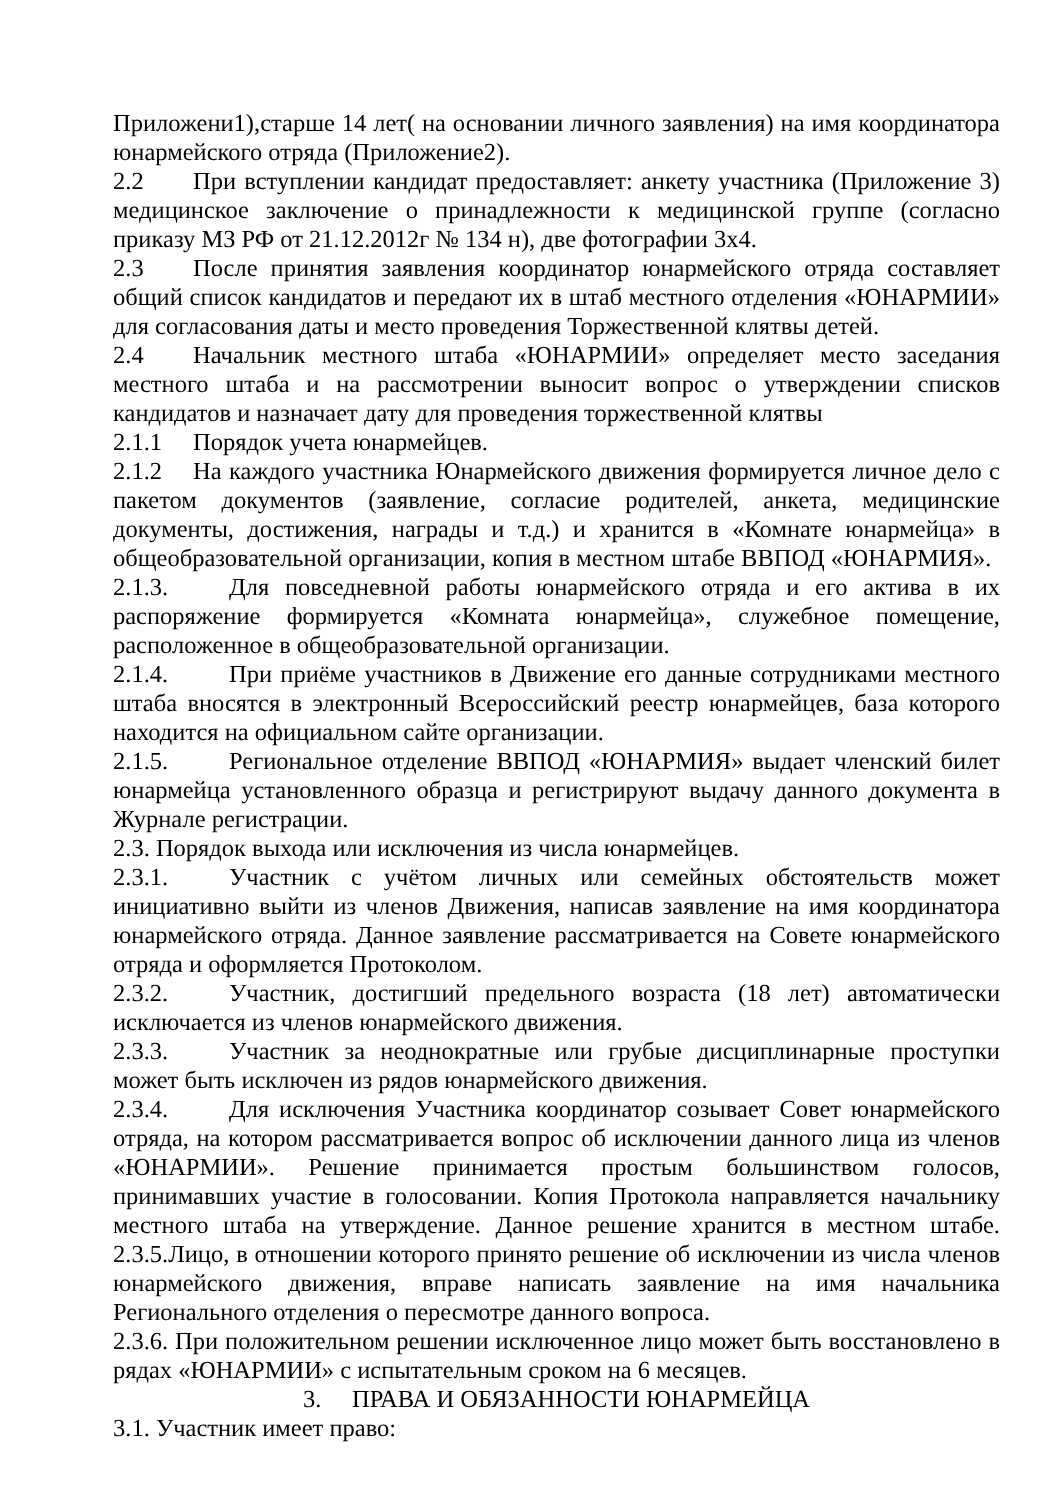Приложени1),старше 14 лет( на основании личного заявления) на имя координатора юнармейского отряда (Приложение2).
2.2 При вступлении кандидат предоставляет: анкету участника (Приложение 3) медицинское заключение о принадлежности к медицинской группе (согласно приказу МЗ РФ от 21.12.2012г № 134 н), две фотографии 3х4.
2.3 После принятия заявления координатор юнармейского отряда составляет общий список кандидатов и передают их в штаб местного отделения «ЮНАРМИИ» для согласования даты и место проведения Торжественной клятвы детей.
2.4 Начальник местного штаба «ЮНАРМИИ» определяет место заседания местного штаба и на рассмотрении выносит вопрос о утверждении списков кандидатов и назначает дату для проведения торжественной клятвы
2.1.1 Порядок учета юнармейцев.
2.1.2 На каждого участника Юнармейского движения формируется личное дело с пакетом документов (заявление, согласие родителей, анкета, медицинские документы, достижения, награды и т.д.) и хранится в «Комнате юнармейца» в общеобразовательной организации, копия в местном штабе ВВПОД «ЮНАРМИЯ».
2.1.3. Для повседневной работы юнармейского отряда и его актива в их распоряжение формируется «Комната юнармейца», служебное помещение, расположенное в общеобразовательной организации.
2.1.4. При приёме участников в Движение его данные сотрудниками местного штаба вносятся в электронный Всероссийский реестр юнармейцев, база которого находится на официальном сайте организации.
2.1.5. Региональное отделение ВВПОД «ЮНАРМИЯ» выдает членский билет юнармейца установленного образца и регистрируют выдачу данного документа в Журнале регистрации.
2.3. Порядок выхода или исключения из числа юнармейцев.
2.3.1. Участник с учётом личных или семейных обстоятельств может инициативно выйти из членов Движения, написав заявление на имя координатора юнармейского отряда. Данное заявление рассматривается на Совете юнармейского отряда и оформляется Протоколом.
2.3.2. Участник, достигший предельного возраста (18 лет) автоматически исключается из членов юнармейского движения.
2.3.3. Участник за неоднократные или грубые дисциплинарные проступки может быть исключен из рядов юнармейского движения.
2.3.4. Для исключения Участника координатор созывает Совет юнармейского отряда, на котором рассматривается вопрос об исключении данного лица из членов «ЮНАРМИИ». Решение принимается простым большинством голосов, принимавших участие в голосовании. Копия Протокола направляется начальнику местного штаба на утверждение. Данное решение хранится в местном штабе. 2.3.5.Лицо, в отношении которого принято решение об исключении из числа членов юнармейского движения, вправе написать заявление на имя начальника Регионального отделения о пересмотре данного вопроса.
2.3.6. При положительном решении исключенное лицо может быть восстановлено в рядах «ЮНАРМИИ» с испытательным сроком на 6 месяцев.
3. ПРАВА И ОБЯЗАННОСТИ ЮНАРМЕЙЦА
3.1. Участник имеет право: